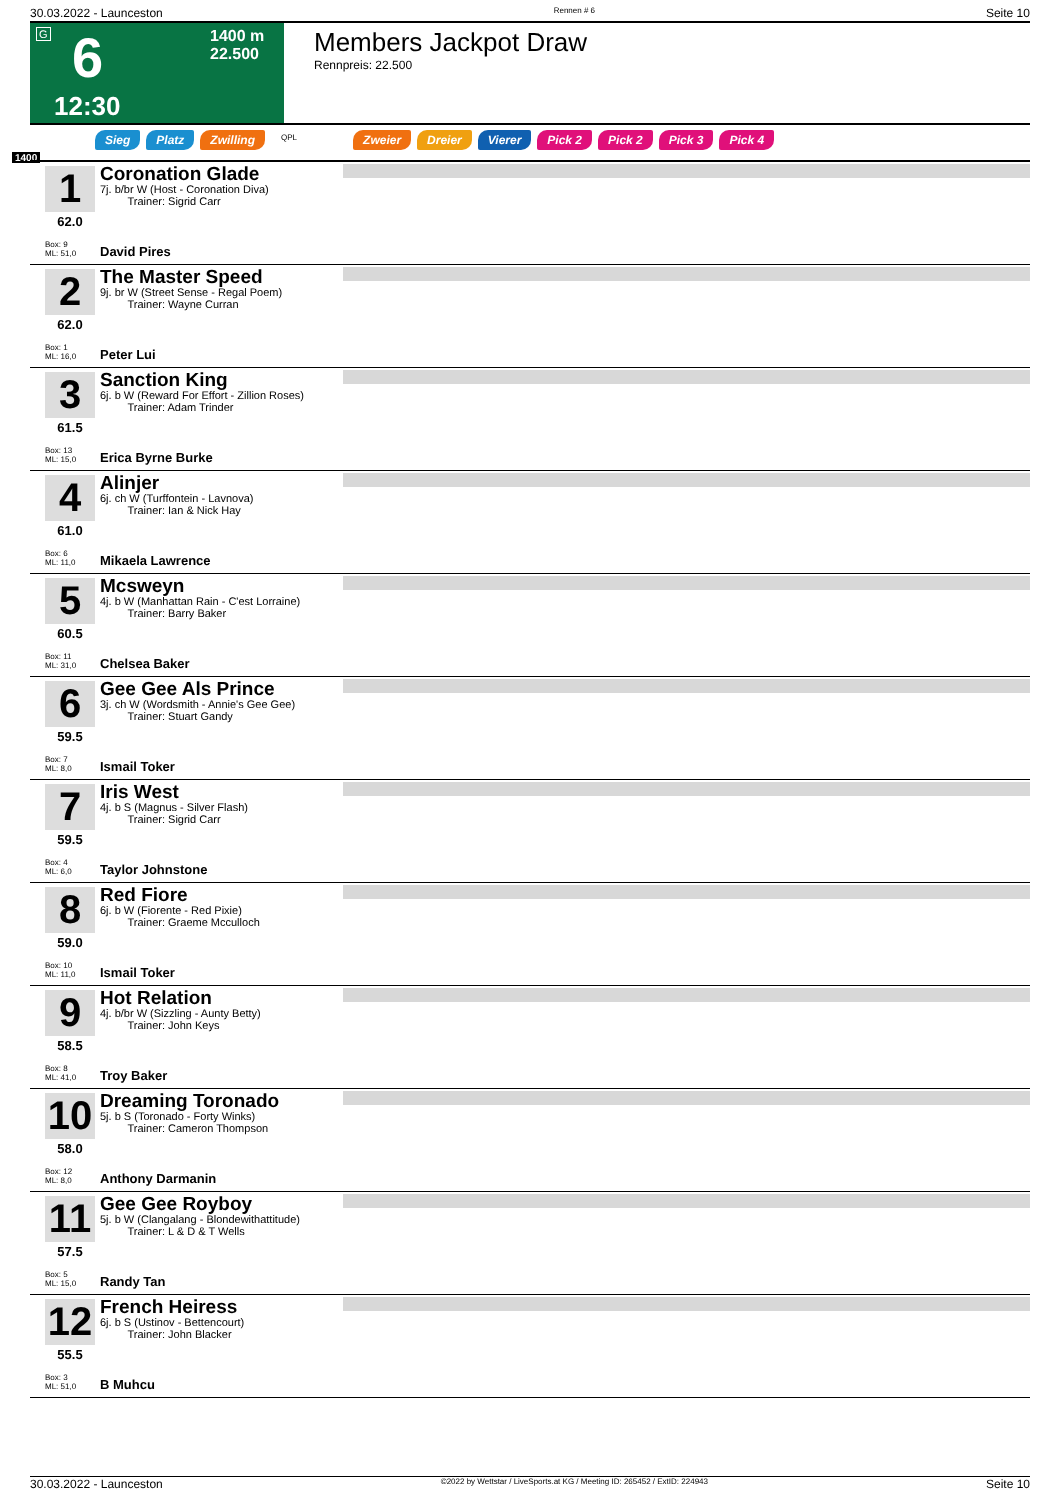30.03.2022 - Launceston Rennen # 6 Seite 10
G 6
12:30
1400 m
22.500
Members Jackpot Draw
Rennpreis: 22.500
Sieg Platz Zwilling QPL Zweier Dreier Vierer Pick 2 Pick 2 Pick 3 Pick 4
1400
1
62.0
Box: 9
ML: 51,0
Coronation Glade
7j. b/br W (Host - Coronation Diva)
Trainer: Sigrid Carr
David Pires
2
62.0
Box: 1
ML: 16,0
The Master Speed
9j. br W (Street Sense - Regal Poem)
Trainer: Wayne Curran
Peter Lui
3
61.5
Box: 13
ML: 15,0
Sanction King
6j. b W (Reward For Effort - Zillion Roses)
Trainer: Adam Trinder
Erica Byrne Burke
4
61.0
Box: 6
ML: 11,0
Alinjer
6j. ch W (Turffontein - Lavnova)
Trainer: Ian & Nick Hay
Mikaela Lawrence
5
60.5
Box: 11
ML: 31,0
Mcsweyn
4j. b W (Manhattan Rain - C'est Lorraine)
Trainer: Barry Baker
Chelsea Baker
6
59.5
Box: 7
ML: 8,0
Gee Gee Als Prince
3j. ch W (Wordsmith - Annie's Gee Gee)
Trainer: Stuart Gandy
Ismail Toker
7
59.5
Box: 4
ML: 6,0
Iris West
4j. b S (Magnus - Silver Flash)
Trainer: Sigrid Carr
Taylor Johnstone
8
59.0
Box: 10
ML: 11,0
Red Fiore
6j. b W (Fiorente - Red Pixie)
Trainer: Graeme Mcculloch
Ismail Toker
9
58.5
Box: 8
ML: 41,0
Hot Relation
4j. b/br W (Sizzling - Aunty Betty)
Trainer: John Keys
Troy Baker
10
58.0
Box: 12
ML: 8,0
Dreaming Toronado
5j. b S (Toronado - Forty Winks)
Trainer: Cameron Thompson
Anthony Darmanin
11
57.5
Box: 5
ML: 15,0
Gee Gee Royboy
5j. b W (Clangalang - Blondewithattitude)
Trainer: L & D & T Wells
Randy Tan
12
55.5
Box: 3
ML: 51,0
French Heiress
6j. b S (Ustinov - Bettencourt)
Trainer: John Blacker
B Muhcu
30.03.2022 - Launceston ©2022 by Wettstar / LiveSports.at KG / Meeting ID: 265452 / ExtID: 224943 Seite 10